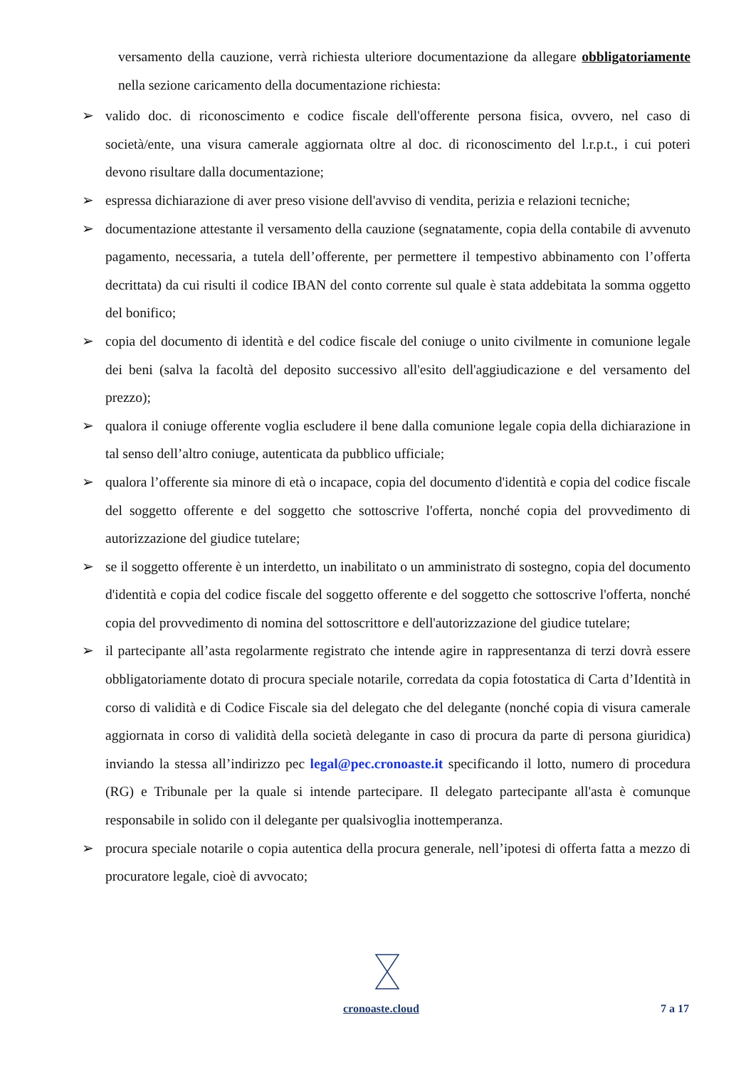versamento della cauzione, verrà richiesta ulteriore documentazione da allegare obbligatoriamente nella sezione caricamento della documentazione richiesta:
➢ valido doc. di riconoscimento e codice fiscale dell'offerente persona fisica, ovvero, nel caso di società/ente, una visura camerale aggiornata oltre al doc. di riconoscimento del l.r.p.t., i cui poteri devono risultare dalla documentazione;
➢ espressa dichiarazione di aver preso visione dell'avviso di vendita, perizia e relazioni tecniche;
➢ documentazione attestante il versamento della cauzione (segnatamente, copia della contabile di avvenuto pagamento, necessaria, a tutela dell’offerente, per permettere il tempestivo abbinamento con l’offerta decrittata) da cui risulti il codice IBAN del conto corrente sul quale è stata addebitata la somma oggetto del bonifico;
➢ copia del documento di identità e del codice fiscale del coniuge o unito civilmente in comunione legale dei beni (salva la facoltà del deposito successivo all'esito dell'aggiudicazione e del versamento del prezzo);
➢ qualora il coniuge offerente voglia escludere il bene dalla comunione legale copia della dichiarazione in tal senso dell’altro coniuge, autenticata da pubblico ufficiale;
➢ qualora l’offerente sia minore di età o incapace, copia del documento d'identità e copia del codice fiscale del soggetto offerente e del soggetto che sottoscrive l'offerta, nonché copia del provvedimento di autorizzazione del giudice tutelare;
➢ se il soggetto offerente è un interdetto, un inabilitato o un amministrato di sostegno, copia del documento d'identità e copia del codice fiscale del soggetto offerente e del soggetto che sottoscrive l'offerta, nonché copia del provvedimento di nomina del sottoscrittore e dell'autorizzazione del giudice tutelare;
➢ il partecipante all’asta regolarmente registrato che intende agire in rappresentanza di terzi dovrà essere obbligatoriamente dotato di procura speciale notarile, corredata da copia fotostatica di Carta d’Identità in corso di validità e di Codice Fiscale sia del delegato che del delegante (nonché copia di visura camerale aggiornata in corso di validità della società delegante in caso di procura da parte di persona giuridica) inviando la stessa all’indirizzo pec legal@pec.cronoaste.it specificando il lotto, numero di procedura (RG) e Tribunale per la quale si intende partecipare. Il delegato partecipante all'asta è comunque responsabile in solido con il delegante per qualsivoglia inottemperanza.
➢ procura speciale notarile o copia autentica della procura generale, nell’ipotesi di offerta fatta a mezzo di procuratore legale, cioè di avvocato;
cronoaste.cloud 7 a 17